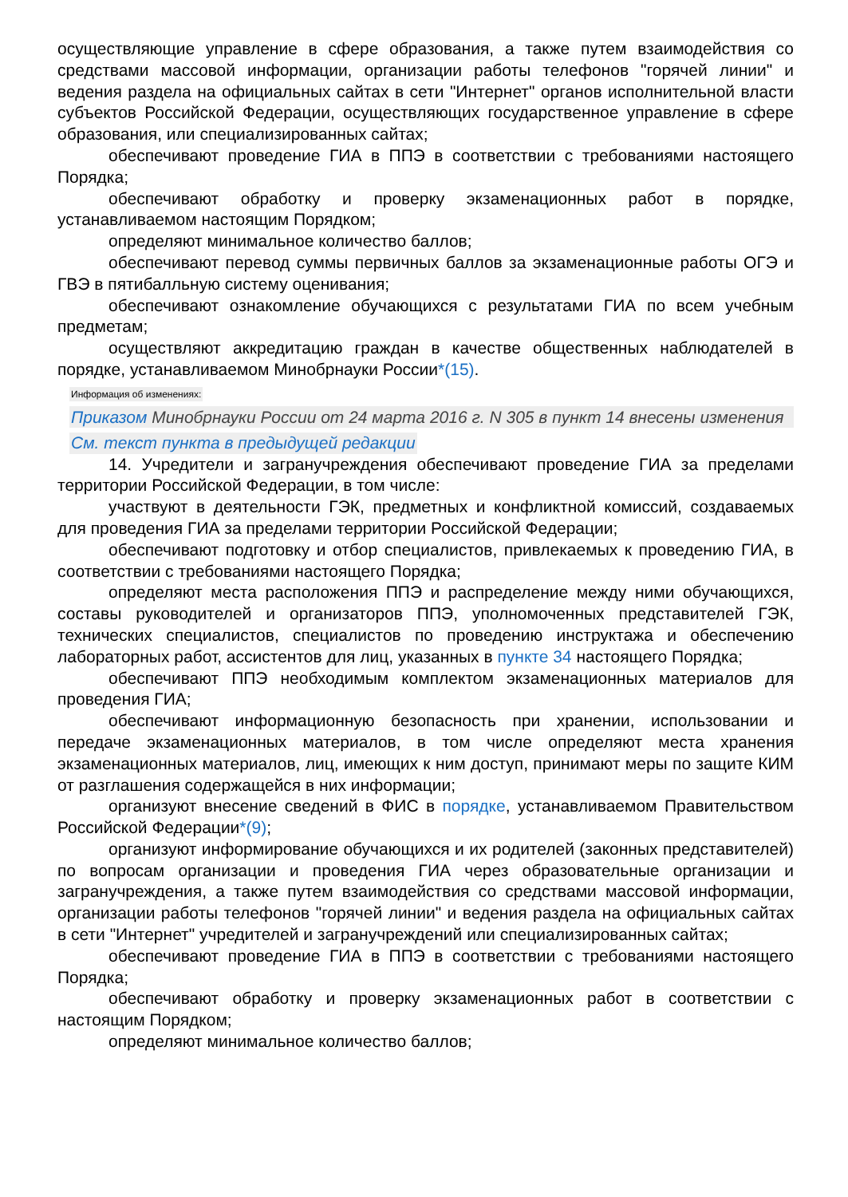осуществляющие управление в сфере образования, а также путем взаимодействия со средствами массовой информации, организации работы телефонов "горячей линии" и ведения раздела на официальных сайтах в сети "Интернет" органов исполнительной власти субъектов Российской Федерации, осуществляющих государственное управление в сфере образования, или специализированных сайтах;
обеспечивают проведение ГИА в ППЭ в соответствии с требованиями настоящего Порядка;
обеспечивают обработку и проверку экзаменационных работ в порядке, устанавливаемом настоящим Порядком;
определяют минимальное количество баллов;
обеспечивают перевод суммы первичных баллов за экзаменационные работы ОГЭ и ГВЭ в пятибалльную систему оценивания;
обеспечивают ознакомление обучающихся с результатами ГИА по всем учебным предметам;
осуществляют аккредитацию граждан в качестве общественных наблюдателей в порядке, устанавливаемом Минобрнауки России*(15).
Информация об изменениях:
Приказом Минобрнауки России от 24 марта 2016 г. N 305 в пункт 14 внесены изменения
См. текст пункта в предыдущей редакции
14. Учредители и загранучреждения обеспечивают проведение ГИА за пределами территории Российской Федерации, в том числе:
участвуют в деятельности ГЭК, предметных и конфликтной комиссий, создаваемых для проведения ГИА за пределами территории Российской Федерации;
обеспечивают подготовку и отбор специалистов, привлекаемых к проведению ГИА, в соответствии с требованиями настоящего Порядка;
определяют места расположения ППЭ и распределение между ними обучающихся, составы руководителей и организаторов ППЭ, уполномоченных представителей ГЭК, технических специалистов, специалистов по проведению инструктажа и обеспечению лабораторных работ, ассистентов для лиц, указанных в пункте 34 настоящего Порядка;
обеспечивают ППЭ необходимым комплектом экзаменационных материалов для проведения ГИА;
обеспечивают информационную безопасность при хранении, использовании и передаче экзаменационных материалов, в том числе определяют места хранения экзаменационных материалов, лиц, имеющих к ним доступ, принимают меры по защите КИМ от разглашения содержащейся в них информации;
организуют внесение сведений в ФИС в порядке, устанавливаемом Правительством Российской Федерации*(9);
организуют информирование обучающихся и их родителей (законных представителей) по вопросам организации и проведения ГИА через образовательные организации и загранучреждения, а также путем взаимодействия со средствами массовой информации, организации работы телефонов "горячей линии" и ведения раздела на официальных сайтах в сети "Интернет" учредителей и загранучреждений или специализированных сайтах;
обеспечивают проведение ГИА в ППЭ в соответствии с требованиями настоящего Порядка;
обеспечивают обработку и проверку экзаменационных работ в соответствии с настоящим Порядком;
определяют минимальное количество баллов;